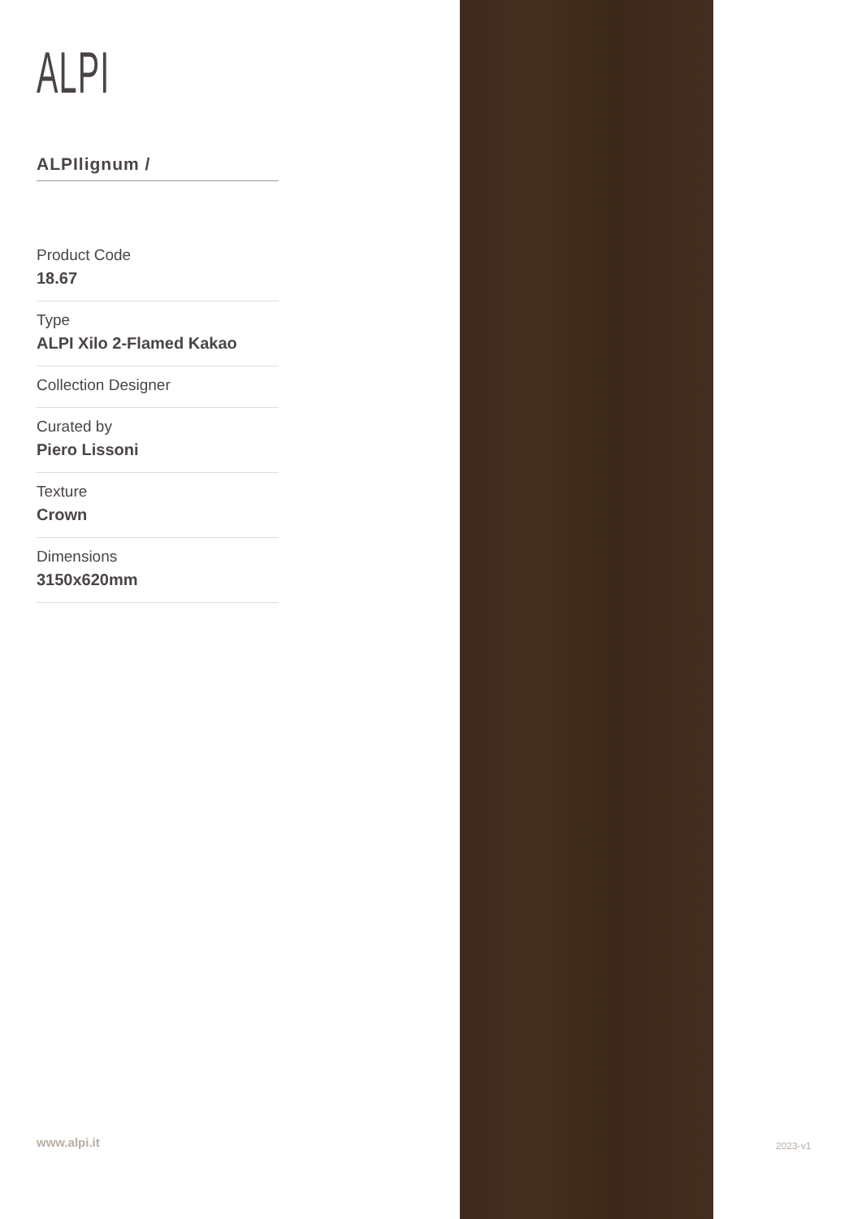ALPI
ALPIlignum /
Product Code
18.67
Type
ALPI Xilo 2-Flamed Kakao
Collection Designer
Curated by
Piero Lissoni
Texture
Crown
Dimensions
3150x620mm
www.alpi.it 2023-v1